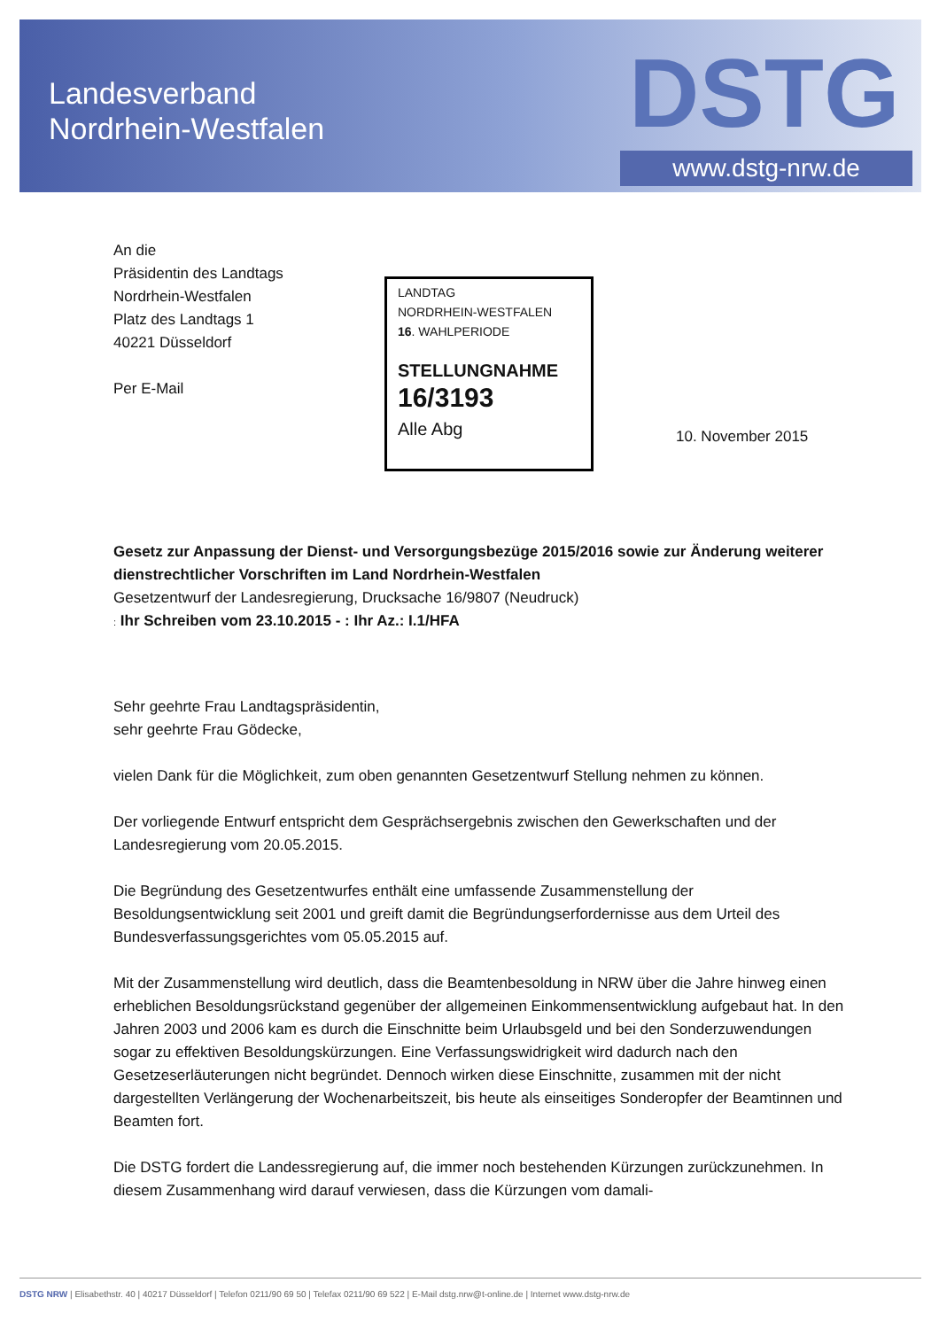Landesverband
Nordrhein-Westfalen
DSTG
www.dstg-nrw.de
An die
Präsidentin des Landtags
Nordrhein-Westfalen
Platz des Landtags 1
40221 Düsseldorf
Per E-Mail
LANDTAG
NORDRHEIN-WESTFALEN
16. WAHLPERIODE
STELLUNGNAHME
16/3193
Alle Abg
10. November 2015
Gesetz zur Anpassung der Dienst- und Versorgungsbezüge 2015/2016 sowie zur Änderung weiterer dienstrechtlicher Vorschriften im Land Nordrhein-Westfalen
Gesetzentwurf der Landesregierung, Drucksache 16/9807 (Neudruck)
: Ihr Schreiben vom 23.10.2015 - : Ihr Az.: I.1/HFA
Sehr geehrte Frau Landtagspräsidentin,
sehr geehrte Frau Gödecke,
vielen Dank für die Möglichkeit, zum oben genannten Gesetzentwurf Stellung nehmen zu können.
Der vorliegende Entwurf entspricht dem Gesprächsergebnis zwischen den Gewerkschaften und der Landesregierung vom 20.05.2015.
Die Begründung des Gesetzentwurfes enthält eine umfassende Zusammenstellung der Besoldungsentwicklung seit 2001 und greift damit die Begründungserfordernisse aus dem Urteil des Bundesverfassungsgerichtes vom 05.05.2015 auf.
Mit der Zusammenstellung wird deutlich, dass die Beamtenbesoldung in NRW über die Jahre hinweg einen erheblichen Besoldungsrückstand gegenüber der allgemeinen Einkommensentwicklung aufgebaut hat. In den Jahren 2003 und 2006 kam es durch die Einschnitte beim Urlaubsgeld und bei den Sonderzuwendungen sogar zu effektiven Besoldungskürzungen. Eine Verfassungswidrigkeit wird dadurch nach den Gesetzeserläuterungen nicht begründet. Dennoch wirken diese Einschnitte, zusammen mit der nicht dargestellten Verlängerung der Wochenarbeitszeit, bis heute als einseitiges Sonderopfer der Beamtinnen und Beamten fort.
Die DSTG fordert die Landessregierung auf, die immer noch bestehenden Kürzungen zurückzunehmen. In diesem Zusammenhang wird darauf verwiesen, dass die Kürzungen vom damali-
DSTG NRW | Elisabethstr. 40 | 40217 Düsseldorf | Telefon 0211/90 69 50 | Telefax 0211/90 69 522 | E-Mail dstg.nrw@t-online.de | Internet www.dstg-nrw.de